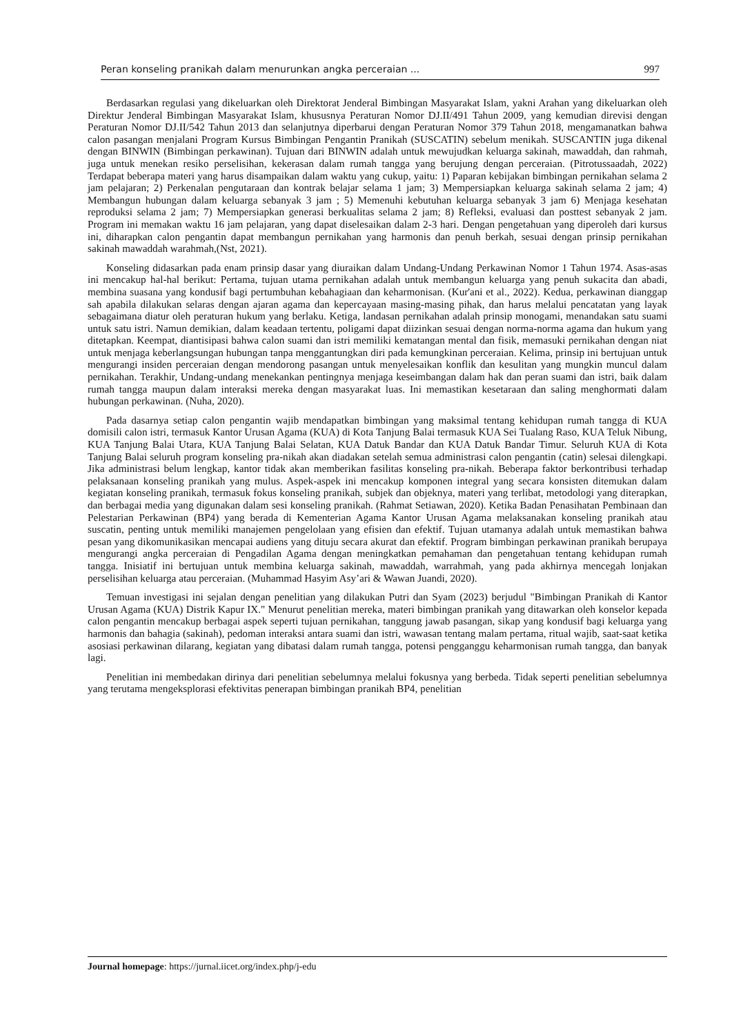Peran konseling pranikah dalam menurunkan angka perceraian ... 997
Berdasarkan regulasi yang dikeluarkan oleh Direktorat Jenderal Bimbingan Masyarakat Islam, yakni Arahan yang dikeluarkan oleh Direktur Jenderal Bimbingan Masyarakat Islam, khususnya Peraturan Nomor DJ.II/491 Tahun 2009, yang kemudian direvisi dengan Peraturan Nomor DJ.II/542 Tahun 2013 dan selanjutnya diperbarui dengan Peraturan Nomor 379 Tahun 2018, mengamanatkan bahwa calon pasangan menjalani Program Kursus Bimbingan Pengantin Pranikah (SUSCATIN) sebelum menikah. SUSCANTIN juga dikenal dengan BINWIN (Bimbingan perkawinan). Tujuan dari BINWIN adalah untuk mewujudkan keluarga sakinah, mawaddah, dan rahmah, juga untuk menekan resiko perselisihan, kekerasan dalam rumah tangga yang berujung dengan perceraian. (Pitrotussaadah, 2022) Terdapat beberapa materi yang harus disampaikan dalam waktu yang cukup, yaitu: 1) Paparan kebijakan bimbingan pernikahan selama 2 jam pelajaran; 2) Perkenalan pengutaraan dan kontrak belajar selama 1 jam; 3) Mempersiapkan keluarga sakinah selama 2 jam; 4) Membangun hubungan dalam keluarga sebanyak 3 jam ; 5) Memenuhi kebutuhan keluarga sebanyak 3 jam 6) Menjaga kesehatan reproduksi selama 2 jam; 7) Mempersiapkan generasi berkualitas selama 2 jam; 8) Refleksi, evaluasi dan posttest sebanyak 2 jam. Program ini memakan waktu 16 jam pelajaran, yang dapat diselesaikan dalam 2-3 hari. Dengan pengetahuan yang diperoleh dari kursus ini, diharapkan calon pengantin dapat membangun pernikahan yang harmonis dan penuh berkah, sesuai dengan prinsip pernikahan sakinah mawaddah warahmah,(Nst, 2021).
Konseling didasarkan pada enam prinsip dasar yang diuraikan dalam Undang-Undang Perkawinan Nomor 1 Tahun 1974. Asas-asas ini mencakup hal-hal berikut: Pertama, tujuan utama pernikahan adalah untuk membangun keluarga yang penuh sukacita dan abadi, membina suasana yang kondusif bagi pertumbuhan kebahagiaan dan keharmonisan. (Kur'ani et al., 2022). Kedua, perkawinan dianggap sah apabila dilakukan selaras dengan ajaran agama dan kepercayaan masing-masing pihak, dan harus melalui pencatatan yang layak sebagaimana diatur oleh peraturan hukum yang berlaku. Ketiga, landasan pernikahan adalah prinsip monogami, menandakan satu suami untuk satu istri. Namun demikian, dalam keadaan tertentu, poligami dapat diizinkan sesuai dengan norma-norma agama dan hukum yang ditetapkan. Keempat, diantisipasi bahwa calon suami dan istri memiliki kematangan mental dan fisik, memasuki pernikahan dengan niat untuk menjaga keberlangsungan hubungan tanpa menggantungkan diri pada kemungkinan perceraian. Kelima, prinsip ini bertujuan untuk mengurangi insiden perceraian dengan mendorong pasangan untuk menyelesaikan konflik dan kesulitan yang mungkin muncul dalam pernikahan. Terakhir, Undang-undang menekankan pentingnya menjaga keseimbangan dalam hak dan peran suami dan istri, baik dalam rumah tangga maupun dalam interaksi mereka dengan masyarakat luas. Ini memastikan kesetaraan dan saling menghormati dalam hubungan perkawinan. (Nuha, 2020).
Pada dasarnya setiap calon pengantin wajib mendapatkan bimbingan yang maksimal tentang kehidupan rumah tangga di KUA domisili calon istri, termasuk Kantor Urusan Agama (KUA) di Kota Tanjung Balai termasuk KUA Sei Tualang Raso, KUA Teluk Nibung, KUA Tanjung Balai Utara, KUA Tanjung Balai Selatan, KUA Datuk Bandar dan KUA Datuk Bandar Timur. Seluruh KUA di Kota Tanjung Balai seluruh program konseling pra-nikah akan diadakan setelah semua administrasi calon pengantin (catin) selesai dilengkapi. Jika administrasi belum lengkap, kantor tidak akan memberikan fasilitas konseling pra-nikah. Beberapa faktor berkontribusi terhadap pelaksanaan konseling pranikah yang mulus. Aspek-aspek ini mencakup komponen integral yang secara konsisten ditemukan dalam kegiatan konseling pranikah, termasuk fokus konseling pranikah, subjek dan objeknya, materi yang terlibat, metodologi yang diterapkan, dan berbagai media yang digunakan dalam sesi konseling pranikah. (Rahmat Setiawan, 2020). Ketika Badan Penasihatan Pembinaan dan Pelestarian Perkawinan (BP4) yang berada di Kementerian Agama Kantor Urusan Agama melaksanakan konseling pranikah atau suscatin, penting untuk memiliki manajemen pengelolaan yang efisien dan efektif. Tujuan utamanya adalah untuk memastikan bahwa pesan yang dikomunikasikan mencapai audiens yang dituju secara akurat dan efektif. Program bimbingan perkawinan pranikah berupaya mengurangi angka perceraian di Pengadilan Agama dengan meningkatkan pemahaman dan pengetahuan tentang kehidupan rumah tangga. Inisiatif ini bertujuan untuk membina keluarga sakinah, mawaddah, warrahmah, yang pada akhirnya mencegah lonjakan perselisihan keluarga atau perceraian. (Muhammad Hasyim Asy’ari & Wawan Juandi, 2020).
Temuan investigasi ini sejalan dengan penelitian yang dilakukan Putri dan Syam (2023) berjudul "Bimbingan Pranikah di Kantor Urusan Agama (KUA) Distrik Kapur IX." Menurut penelitian mereka, materi bimbingan pranikah yang ditawarkan oleh konselor kepada calon pengantin mencakup berbagai aspek seperti tujuan pernikahan, tanggung jawab pasangan, sikap yang kondusif bagi keluarga yang harmonis dan bahagia (sakinah), pedoman interaksi antara suami dan istri, wawasan tentang malam pertama, ritual wajib, saat-saat ketika asosiasi perkawinan dilarang, kegiatan yang dibatasi dalam rumah tangga, potensi pengganggu keharmonisan rumah tangga, dan banyak lagi.
Penelitian ini membedakan dirinya dari penelitian sebelumnya melalui fokusnya yang berbeda. Tidak seperti penelitian sebelumnya yang terutama mengeksplorasi efektivitas penerapan bimbingan pranikah BP4, penelitian
Journal homepage: https://jurnal.iicet.org/index.php/j-edu